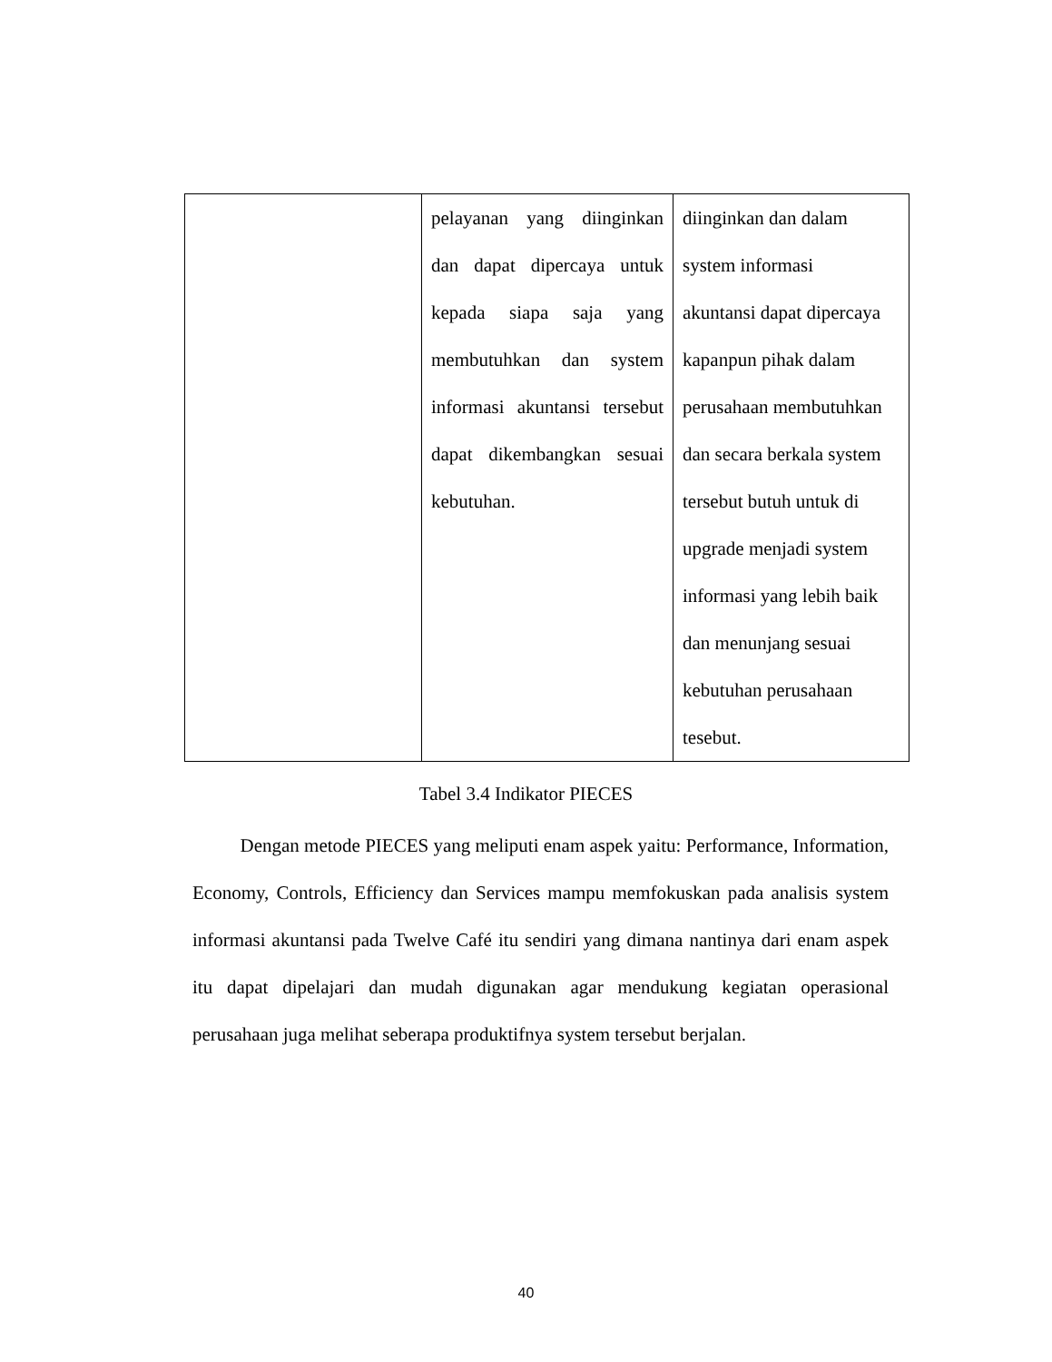| | pelayanan yang diinginkan dan dapat dipercaya untuk kepada siapa saja yang membutuhkan dan system informasi akuntansi tersebut dapat dikembangkan sesuai kebutuhan. | diinginkan dan dalam system informasi akuntansi dapat dipercaya kapanpun pihak dalam perusahaan membutuhkan dan secara berkala system tersebut butuh untuk di upgrade menjadi system informasi yang lebih baik dan menunjang sesuai kebutuhan perusahaan tesebut. |
Tabel 3.4 Indikator PIECES
Dengan metode PIECES yang meliputi enam aspek yaitu: Performance, Information, Economy, Controls, Efficiency dan Services mampu memfokuskan pada analisis system informasi akuntansi pada Twelve Café itu sendiri yang dimana nantinya dari enam aspek itu dapat dipelajari dan mudah digunakan agar mendukung kegiatan operasional perusahaan juga melihat seberapa produktifnya system tersebut berjalan.
40